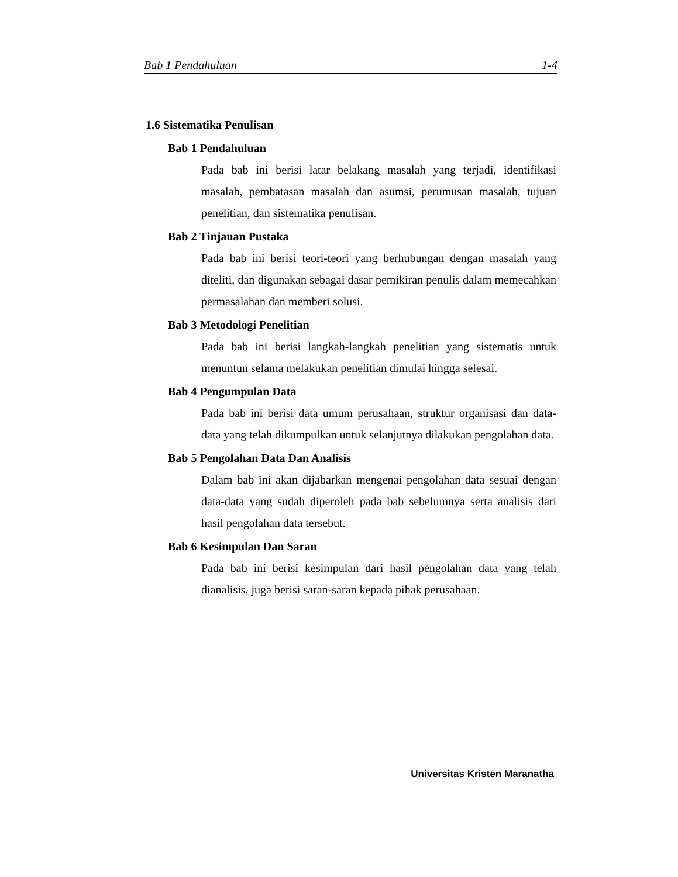Bab 1 Pendahuluan 1-4
1.6 Sistematika Penulisan
Bab 1 Pendahuluan
Pada bab ini berisi latar belakang masalah yang terjadi, identifikasi masalah, pembatasan masalah dan asumsi, perumusan masalah, tujuan penelitian, dan sistematika penulisan.
Bab 2 Tinjauan Pustaka
Pada bab ini berisi teori-teori yang berhubungan dengan masalah yang diteliti, dan digunakan sebagai dasar pemikiran penulis dalam memecahkan permasalahan dan memberi solusi.
Bab 3 Metodologi Penelitian
Pada bab ini berisi langkah-langkah penelitian yang sistematis untuk menuntun selama melakukan penelitian dimulai hingga selesai.
Bab 4 Pengumpulan Data
Pada bab ini berisi data umum perusahaan, struktur organisasi dan data-data yang telah dikumpulkan untuk selanjutnya dilakukan pengolahan data.
Bab 5 Pengolahan Data Dan Analisis
Dalam bab ini akan dijabarkan mengenai pengolahan data sesuai dengan data-data yang sudah diperoleh pada bab sebelumnya serta analisis dari hasil pengolahan data tersebut.
Bab 6 Kesimpulan Dan Saran
Pada bab ini berisi kesimpulan dari hasil pengolahan data yang telah dianalisis, juga berisi saran-saran kepada pihak perusahaan.
Universitas Kristen Maranatha